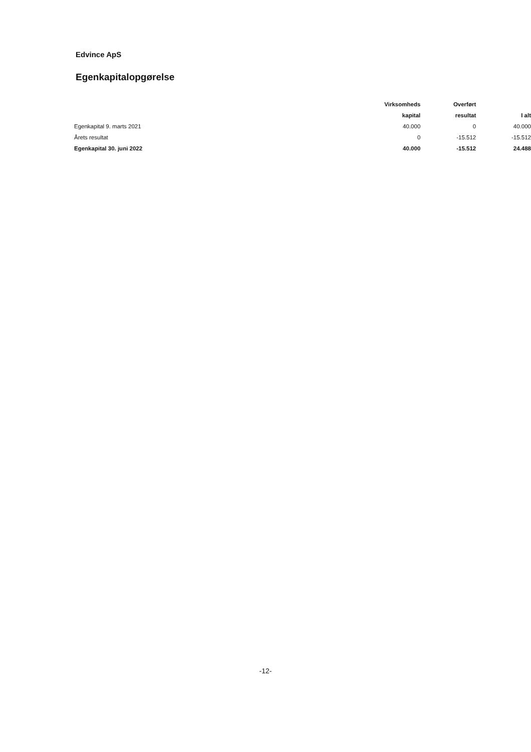Edvince ApS
Egenkapitalopgørelse
| | Virksomheds | Overført | |
| --- | --- | --- | --- |
| | kapital | resultat | I alt |
| Egenkapital 9. marts 2021 | 40.000 | 0 | 40.000 |
| Årets resultat | 0 | -15.512 | -15.512 |
| Egenkapital 30. juni 2022 | 40.000 | -15.512 | 24.488 |
-12-